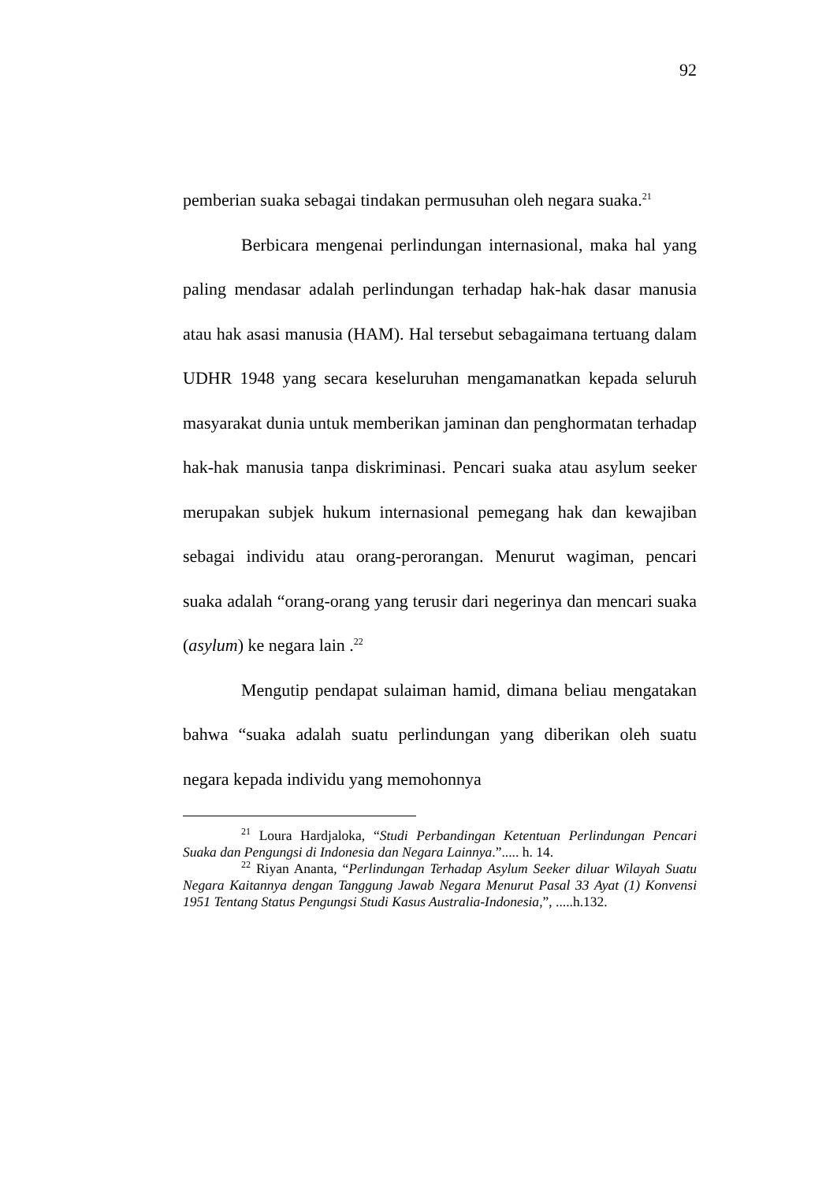92
pemberian suaka sebagai tindakan permusuhan oleh negara suaka.<sup>21</sup>
Berbicara mengenai perlindungan internasional, maka hal yang paling mendasar adalah perlindungan terhadap hak-hak dasar manusia atau hak asasi manusia (HAM). Hal tersebut sebagaimana tertuang dalam UDHR 1948 yang secara keseluruhan mengamanatkan kepada seluruh masyarakat dunia untuk memberikan jaminan dan penghormatan terhadap hak-hak manusia tanpa diskriminasi. Pencari suaka atau asylum seeker merupakan subjek hukum internasional pemegang hak dan kewajiban sebagai individu atau orang-perorangan. Menurut wagiman, pencari suaka adalah “orang-orang yang terusir dari negerinya dan mencari suaka (asylum) ke negara lain .<sup>22</sup>
Mengutip pendapat sulaiman hamid, dimana beliau mengatakan bahwa “suaka adalah suatu perlindungan yang diberikan oleh suatu negara kepada individu yang memohonnya
<sup>21</sup> Loura Hardjaloka, “Studi Perbandingan Ketentuan Perlindungan Pencari Suaka dan Pengungsi di Indonesia dan Negara Lainnya.”..... h. 14.
<sup>22</sup> Riyan Ananta, “Perlindungan Terhadap Asylum Seeker diluar Wilayah Suatu Negara Kaitannya dengan Tanggung Jawab Negara Menurut Pasal 33 Ayat (1) Konvensi 1951 Tentang Status Pengungsi Studi Kasus Australia-Indonesia,”, .....h.132.